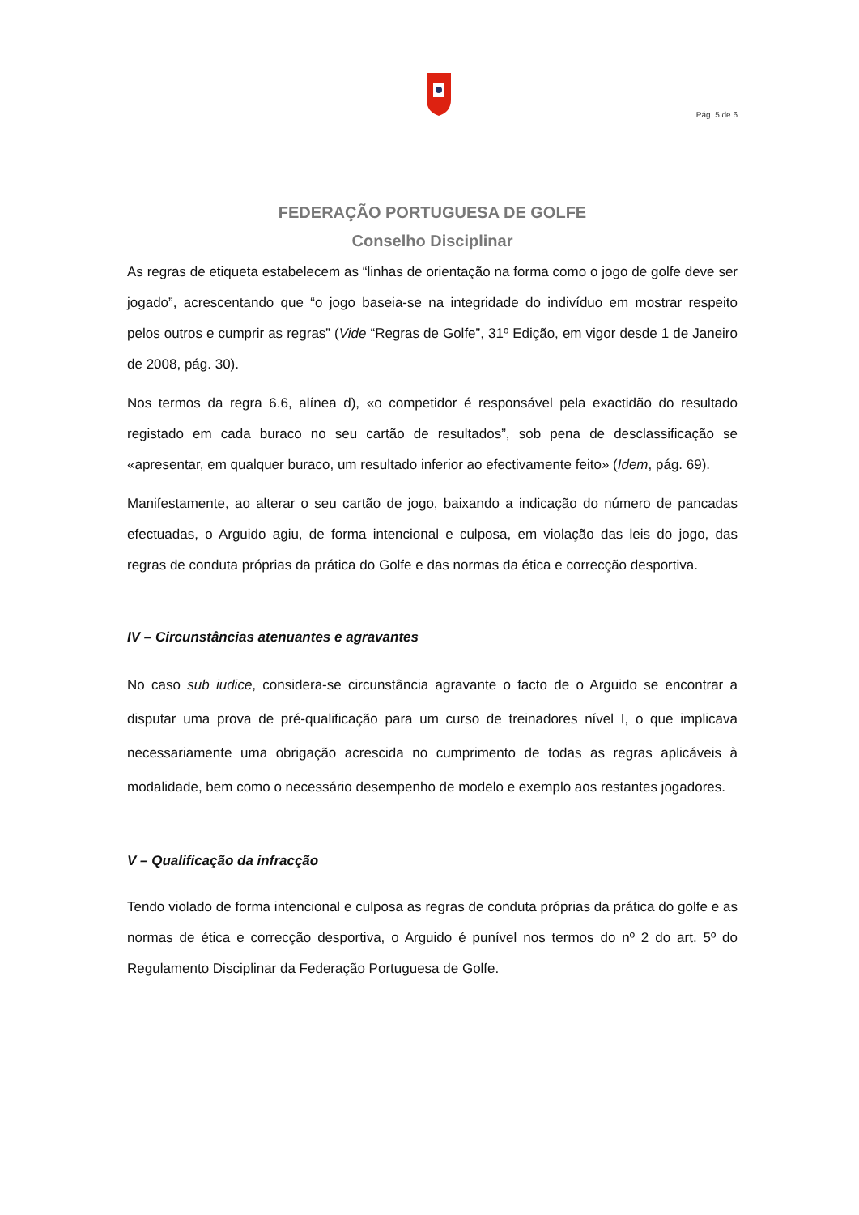Pág. 5 de 6
FEDERAÇÃO PORTUGUESA DE GOLFE
Conselho Disciplinar
As regras de etiqueta estabelecem as “linhas de orientação na forma como o jogo de golfe deve ser jogado”, acrescentando que “o jogo baseia-se na integridade do indivíduo em mostrar respeito pelos outros e cumprir as regras” (Vide “Regras de Golfe”, 31º Edição, em vigor desde 1 de Janeiro de 2008, pág. 30).
Nos termos da regra 6.6, alínea d), «o competidor é responsável pela exactidão do resultado registado em cada buraco no seu cartão de resultados”, sob pena de desclassificação se «apresentar, em qualquer buraco, um resultado inferior ao efectivamente feito» (Idem, pág. 69).
Manifestamente, ao alterar o seu cartão de jogo, baixando a indicação do número de pancadas efectuadas, o Arguido agiu, de forma intencional e culposa, em violação das leis do jogo, das regras de conduta próprias da prática do Golfe e das normas da ética e correcção desportiva.
IV – Circunstâncias atenuantes e agravantes
No caso sub iudice, considera-se circunstância agravante o facto de o Arguido se encontrar a disputar uma prova de pré-qualificação para um curso de treinadores nível I, o que implicava necessariamente uma obrigação acrescida no cumprimento de todas as regras aplicáveis à modalidade, bem como o necessário desempenho de modelo e exemplo aos restantes jogadores.
V – Qualificação da infracção
Tendo violado de forma intencional e culposa as regras de conduta próprias da prática do golfe e as normas de ética e correcção desportiva, o Arguido é punível nos termos do nº 2 do art. 5º do Regulamento Disciplinar da Federação Portuguesa de Golfe.